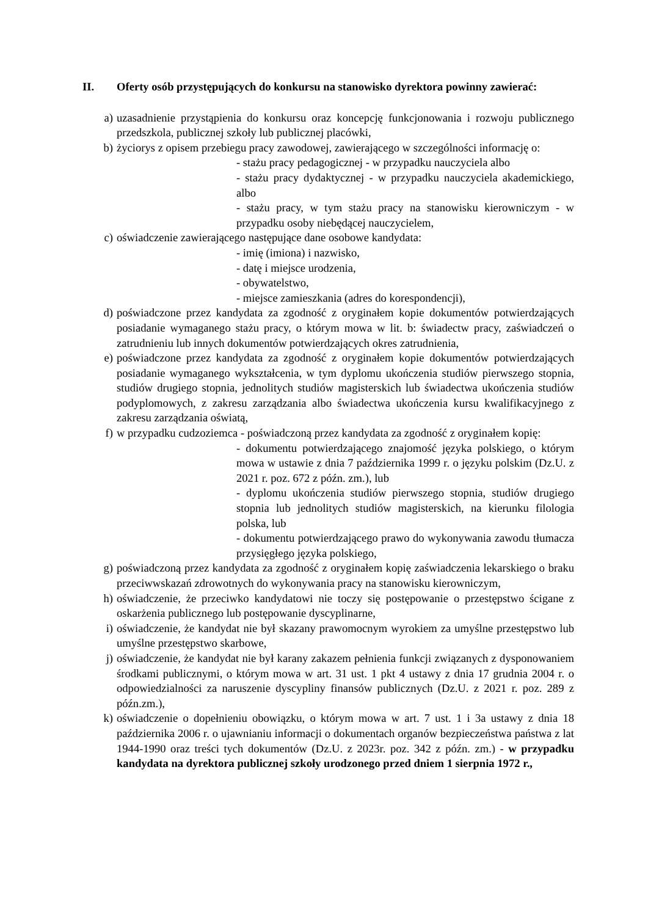II. Oferty osób przystępujących do konkursu na stanowisko dyrektora powinny zawierać:
a) uzasadnienie przystąpienia do konkursu oraz koncepcję funkcjonowania i rozwoju publicznego przedszkola, publicznej szkoły lub publicznej placówki,
b) życiorys z opisem przebiegu pracy zawodowej, zawierającego w szczególności informację o:
- stażu pracy pedagogicznej - w przypadku nauczyciela albo
- stażu pracy dydaktycznej - w przypadku nauczyciela akademickiego, albo
- stażu pracy, w tym stażu pracy na stanowisku kierowniczym - w przypadku osoby niebędącej nauczycielem,
c) oświadczenie zawierającego następujące dane osobowe kandydata:
- imię (imiona) i nazwisko,
- datę i miejsce urodzenia,
- obywatelstwo,
- miejsce zamieszkania (adres do korespondencji),
d) poświadczone przez kandydata za zgodność z oryginałem kopie dokumentów potwierdzających posiadanie wymaganego stażu pracy, o którym mowa w lit. b: świadectw pracy, zaświadczeń o zatrudnieniu lub innych dokumentów potwierdzających okres zatrudnienia,
e) poświadczone przez kandydata za zgodność z oryginałem kopie dokumentów potwierdzających posiadanie wymaganego wykształcenia, w tym dyplomu ukończenia studiów pierwszego stopnia, studiów drugiego stopnia, jednolitych studiów magisterskich lub świadectwa ukończenia studiów podyplomowych, z zakresu zarządzania albo świadectwa ukończenia kursu kwalifikacyjnego z zakresu zarządzania oświatą,
f) w przypadku cudzoziemca - poświadczoną przez kandydata za zgodność z oryginałem kopię:
- dokumentu potwierdzającego znajomość języka polskiego, o którym mowa w ustawie z dnia 7 października 1999 r. o języku polskim (Dz.U. z 2021 r. poz. 672 z późn. zm.), lub
- dyplomu ukończenia studiów pierwszego stopnia, studiów drugiego stopnia lub jednolitych studiów magisterskich, na kierunku filologia polska, lub
- dokumentu potwierdzającego prawo do wykonywania zawodu tłumacza przysięgłego języka polskiego,
g) poświadczoną przez kandydata za zgodność z oryginałem kopię zaświadczenia lekarskiego o braku przeciwwskazań zdrowotnych do wykonywania pracy na stanowisku kierowniczym,
h) oświadczenie, że przeciwko kandydatowi nie toczy się postępowanie o przestępstwo ścigane z oskarżenia publicznego lub postępowanie dyscyplinarne,
i) oświadczenie, że kandydat nie był skazany prawomocnym wyrokiem za umyślne przestępstwo lub umyślne przestępstwo skarbowe,
j) oświadczenie, że kandydat nie był karany zakazem pełnienia funkcji związanych z dysponowaniem środkami publicznymi, o którym mowa w art. 31 ust. 1 pkt 4 ustawy z dnia 17 grudnia 2004 r. o odpowiedzialności za naruszenie dyscypliny finansów publicznych (Dz.U. z 2021 r. poz. 289 z późn.zm.),
k) oświadczenie o dopełnieniu obowiązku, o którym mowa w art. 7 ust. 1 i 3a ustawy z dnia 18 października 2006 r. o ujawnianiu informacji o dokumentach organów bezpieczeństwa państwa z lat 1944-1990 oraz treści tych dokumentów (Dz.U. z 2023r. poz. 342 z późn. zm.) - w przypadku kandydata na dyrektora publicznej szkoły urodzonego przed dniem 1 sierpnia 1972 r.,